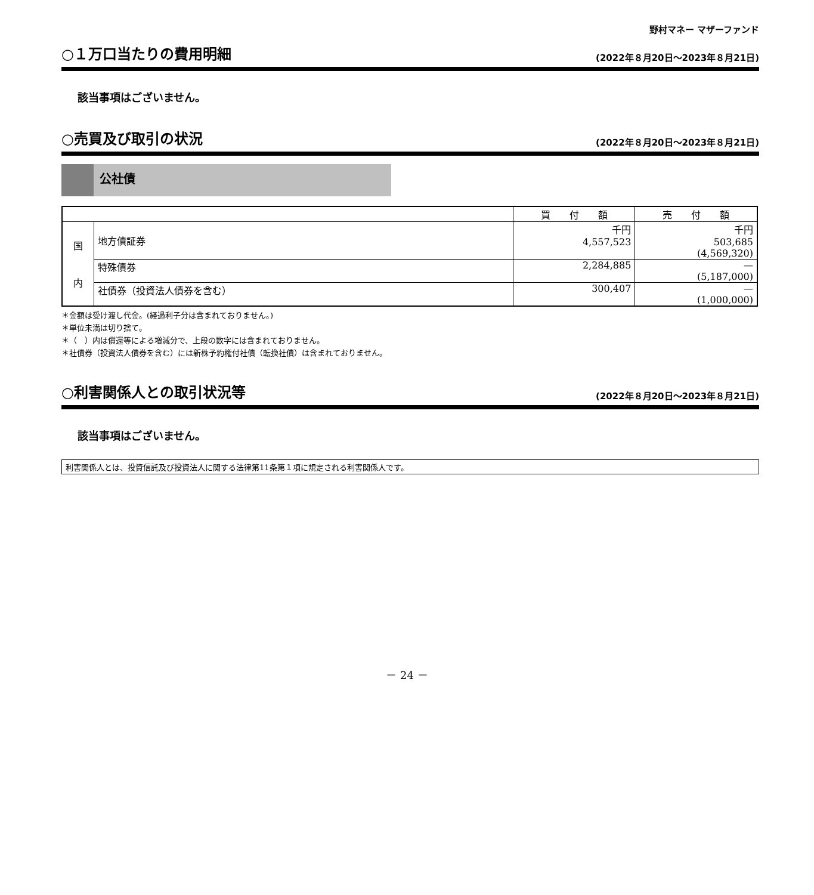野村マネー マザーファンド
○１万口当たりの費用明細
(2022年８月20日～2023年８月21日)
該当事項はございません。
○売買及び取引の状況
(2022年８月20日～2023年８月21日)
公社債
| | | 買 付 額 | 売 付 額 |
| --- | --- | --- | --- |
| 国 内 | 地方債証券 | 千円 4,557,523 | 千円 503,685 (4,569,320) |
| | 特殊債券 | 2,284,885 | — (5,187,000) |
| | 社債券（投資法人債券を含む） | 300,407 | — (1,000,000) |
＊金額は受け渡し代金。(経過利子分は含まれておりません。)
＊単位未満は切り捨て。
＊（　）内は償還等による増減分で、上段の数字には含まれておりません。
＊社債券（投資法人債券を含む）には新株予約権付社債（転換社債）は含まれておりません。
○利害関係人との取引状況等
(2022年８月20日～2023年８月21日)
該当事項はございません。
利害関係人とは、投資信託及び投資法人に関する法律第11条第１項に規定される利害関係人です。
－ 24 －